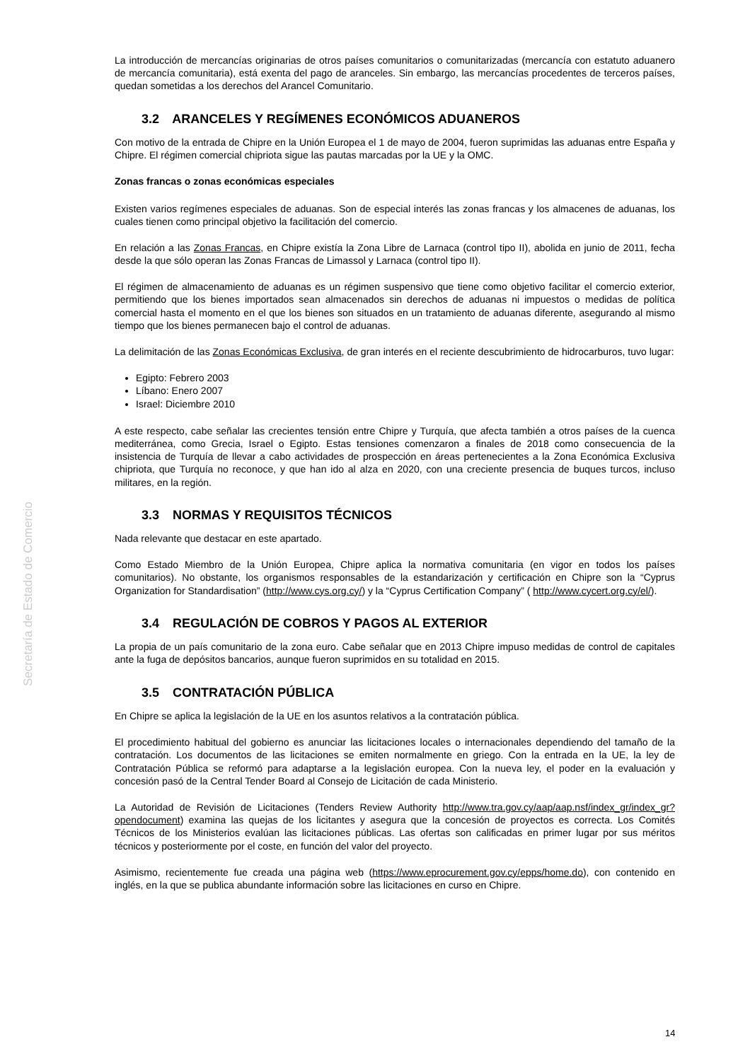Secretaría de Estado de Comercio
La introducción de mercancías originarias de otros países comunitarios o comunitarizadas (mercancía con estatuto aduanero de mercancía comunitaria), está exenta del pago de aranceles. Sin embargo, las mercancías procedentes de terceros países, quedan sometidas a los derechos del Arancel Comunitario.
3.2 ARANCELES Y REGÍMENES ECONÓMICOS ADUANEROS
Con motivo de la entrada de Chipre en la Unión Europea el 1 de mayo de 2004, fueron suprimidas las aduanas entre España y Chipre. El régimen comercial chipriota sigue las pautas marcadas por la UE y la OMC.
Zonas francas o zonas económicas especiales
Existen varios regímenes especiales de aduanas. Son de especial interés las zonas francas y los almacenes de aduanas, los cuales tienen como principal objetivo la facilitación del comercio.
En relación a las Zonas Francas, en Chipre existía la Zona Libre de Larnaca (control tipo II), abolida en junio de 2011, fecha desde la que sólo operan las Zonas Francas de Limassol y Larnaca (control tipo II).
El régimen de almacenamiento de aduanas es un régimen suspensivo que tiene como objetivo facilitar el comercio exterior, permitiendo que los bienes importados sean almacenados sin derechos de aduanas ni impuestos o medidas de política comercial hasta el momento en el que los bienes son situados en un tratamiento de aduanas diferente, asegurando al mismo tiempo que los bienes permanecen bajo el control de aduanas.
La delimitación de las Zonas Económicas Exclusiva, de gran interés en el reciente descubrimiento de hidrocarburos, tuvo lugar:
Egipto: Febrero 2003
Líbano: Enero 2007
Israel: Diciembre 2010
A este respecto, cabe señalar las crecientes tensión entre Chipre y Turquía, que afecta también a otros países de la cuenca mediterránea, como Grecia, Israel o Egipto. Estas tensiones comenzaron a finales de 2018 como consecuencia de la insistencia de Turquía de llevar a cabo actividades de prospección en áreas pertenecientes a la Zona Económica Exclusiva chipriota, que Turquía no reconoce, y que han ido al alza en 2020, con una creciente presencia de buques turcos, incluso militares, en la región.
3.3 NORMAS Y REQUISITOS TÉCNICOS
Nada relevante que destacar en este apartado.
Como Estado Miembro de la Unión Europea, Chipre aplica la normativa comunitaria (en vigor en todos los países comunitarios). No obstante, los organismos responsables de la estandarización y certificación en Chipre son la “Cyprus Organization for Standardisation” (http://www.cys.org.cy/) y la “Cyprus Certification Company” ( http://www.cycert.org.cy/el/).
3.4 REGULACIÓN DE COBROS Y PAGOS AL EXTERIOR
La propia de un país comunitario de la zona euro. Cabe señalar que en 2013 Chipre impuso medidas de control de capitales ante la fuga de depósitos bancarios, aunque fueron suprimidos en su totalidad en 2015.
3.5 CONTRATACIÓN PÚBLICA
En Chipre se aplica la legislación de la UE en los asuntos relativos a la contratación pública.
El procedimiento habitual del gobierno es anunciar las licitaciones locales o internacionales dependiendo del tamaño de la contratación. Los documentos de las licitaciones se emiten normalmente en griego. Con la entrada en la UE, la ley de Contratación Pública se reformó para adaptarse a la legislación europea. Con la nueva ley, el poder en la evaluación y concesión pasó de la Central Tender Board al Consejo de Licitación de cada Ministerio.
La Autoridad de Revisión de Licitaciones (Tenders Review Authority http://www.tra.gov.cy/aap/aap.nsf/index_gr/index_gr?opendocument) examina las quejas de los licitantes y asegura que la concesión de proyectos es correcta. Los Comités Técnicos de los Ministerios evalúan las licitaciones públicas. Las ofertas son calificadas en primer lugar por sus méritos técnicos y posteriormente por el coste, en función del valor del proyecto.
Asimismo, recientemente fue creada una página web (https://www.eprocurement.gov.cy/epps/home.do), con contenido en inglés, en la que se publica abundante información sobre las licitaciones en curso en Chipre.
14